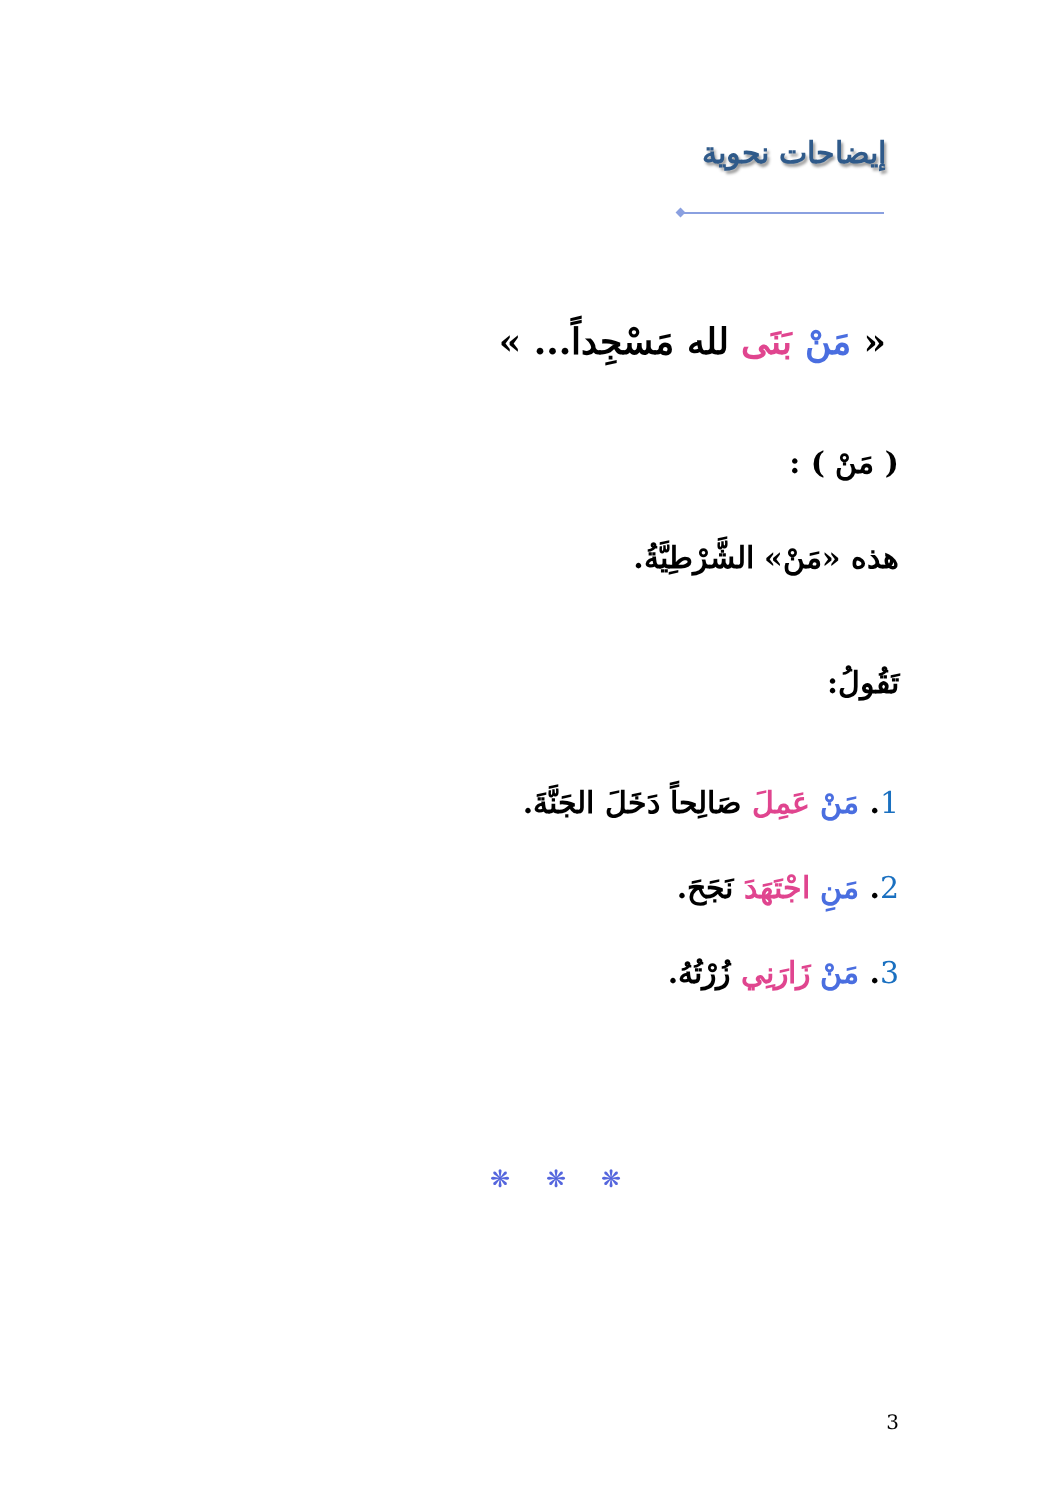إيضاحات نحوية
« مَنْ بَنَى لله مَسْجِداً... »
( مَنْ ) :
هذه «مَنْ» الشَّرْطِيَّةُ.
تَقُولُ:
1. مَنْ عَمِلَ صَالِحاً دَخَلَ الجَنَّةَ.
2. مَنِ اجْتَهَدَ نَجَحَ.
3. مَنْ زَارَنِي زُرْتُهُ.
❋ ❋ ❋
3